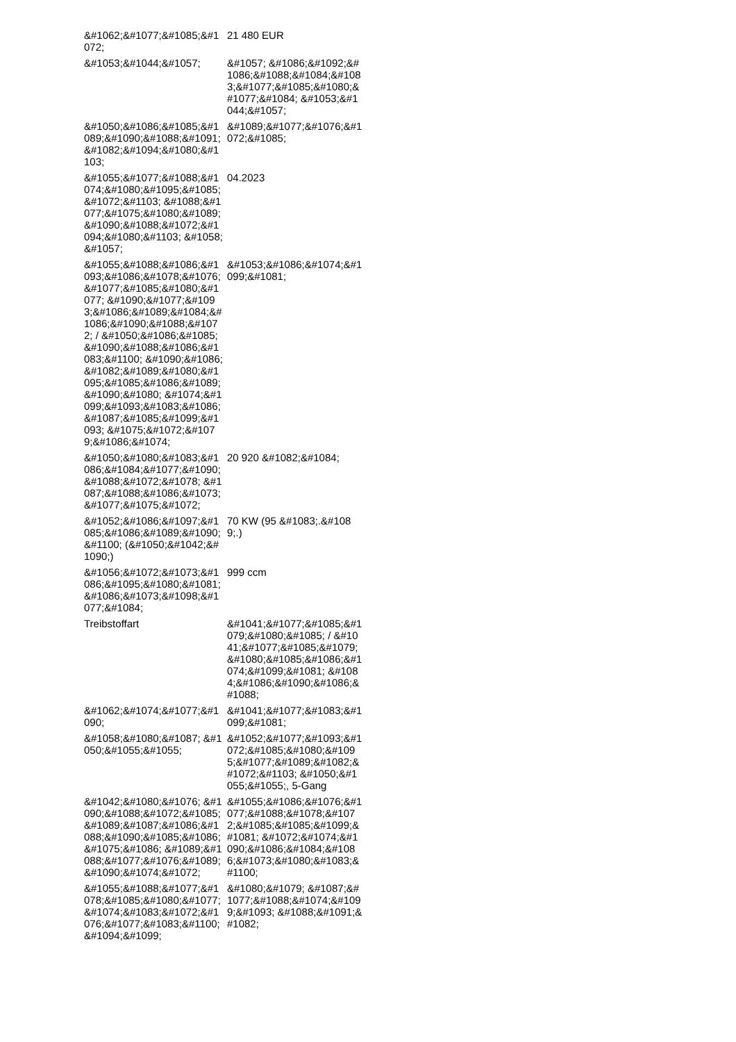| &#1062;&#1077;&#1085;&#1072; | 21 480 EUR |
| &#1053;&#1044;&#1057; | &#1057; &#1086;&#1092;&#1086;&#1088;&#1084;&#1083;&#1077;&#1085;&#1080;&#1077;&#1084; &#1053;&#1044;&#1057; |
| &#1050;&#1086;&#1085;&#1089;&#1090;&#1088;&#1091;&#1082;&#1094;&#1080;&#1103; | &#1089;&#1077;&#1076;&#1072;&#1085; |
| &#1055;&#1077;&#1088;&#1074;&#1080;&#1095;&#1085;&#1072;&#1103; &#1088;&#1077;&#1075;&#1080;&#1089;&#1090;&#1088;&#1072;&#1094;&#1080;&#1103; &#1058;&#1057; | 04.2023 |
| &#1055;&#1088;&#1086;&#1093;&#1086;&#1078;&#1076;&#1077;&#1085;&#1080;&#1077; &#1090;&#1077;&#1093;&#1086;&#1089;&#1084;&#1086;&#1090;&#1088;&#1072; / &#1050;&#1086;&#1085;&#1090;&#1088;&#1086;&#1083;&#1100; &#1090;&#1086;&#1082;&#1089;&#1080;&#1095;&#1085;&#1086;&#1089;&#1090;&#1080; &#1074;&#1099;&#1093;&#1083;&#1086;&#1087;&#1085;&#1099;&#1093; &#1075;&#1072;&#1079;&#1086;&#1074; | &#1053;&#1086;&#1074;&#1099;&#1081; |
| &#1050;&#1080;&#1083;&#1086;&#1084;&#1077;&#1090;&#1088;&#1072;&#1078; &#1087;&#1088;&#1086;&#1073;&#1077;&#1075;&#1072; | 20 920 &#1082;&#1084; |
| &#1052;&#1086;&#1097;&#1085;&#1086;&#1089;&#1090;&#1100; (&#1050;&#1042;&#1090;) | 70 KW (95 &#1083;.&#1089;.) |
| &#1056;&#1072;&#1073;&#1086;&#1095;&#1080;&#1081; &#1086;&#1073;&#1098;&#1077;&#1084; | 999 ccm |
| Treibstoffart | &#1041;&#1077;&#1085;&#1079;&#1080;&#1085; / &#1041;&#1077;&#1085;&#1079;&#1080;&#1085;&#1086;&#1074;&#1099;&#1081; &#1084;&#1086;&#1090;&#1086;&#1088; |
| &#1062;&#1074;&#1077;&#1090; | &#1041;&#1077;&#1083;&#1099;&#1081; |
| &#1058;&#1080;&#1087; &#1050;&#1055;&#1055; | &#1052;&#1077;&#1093;&#1072;&#1085;&#1080;&#1095;&#1077;&#1089;&#1082;&#1072;&#1103; &#1050;&#1055;&#1055;, 5-Gang |
| &#1042;&#1080;&#1076; &#1090;&#1088;&#1072;&#1085;&#1089;&#1087;&#1086;&#1088;&#1090;&#1085;&#1086;&#1075;&#1086; &#1089;&#1088;&#1077;&#1076;&#1089;&#1090;&#1074;&#1072; | &#1055;&#1086;&#1076;&#1077;&#1088;&#1078;&#1072;&#1085;&#1085;&#1099;&#1081; &#1072;&#1074;&#1090;&#1086;&#1084;&#1086;&#1073;&#1080;&#1083;&#1100; |
| &#1055;&#1088;&#1077;&#1078;&#1085;&#1080;&#1077; &#1074;&#1083;&#1072;&#1076;&#1077;&#1083;&#1100;&#1094;&#1099; | &#1080;&#1079; &#1087;&#1077;&#1088;&#1074;&#1099;&#1093; &#1088;&#1091;&#1082; |